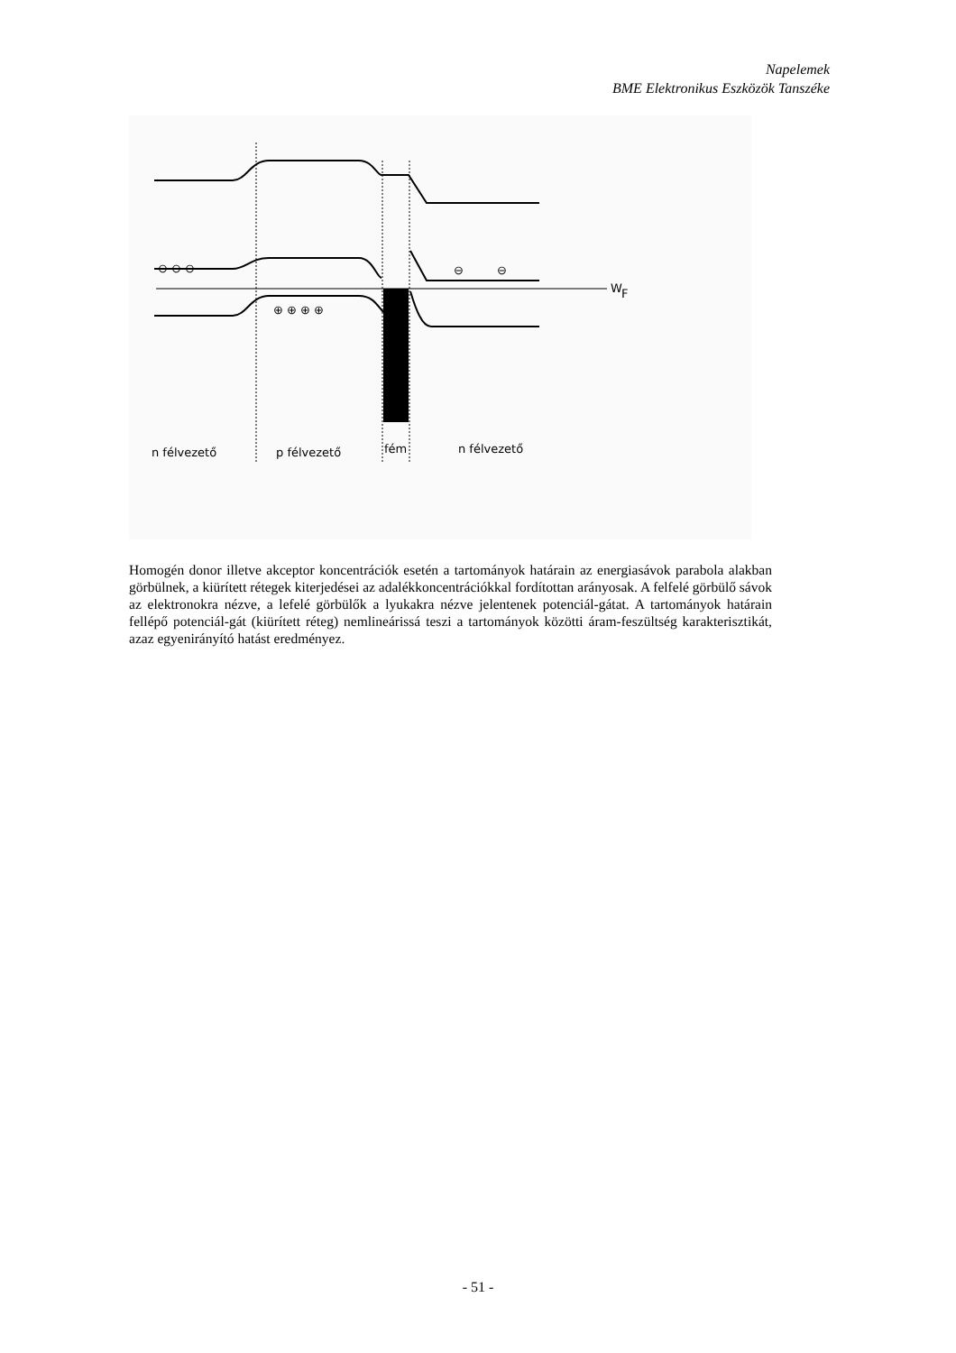Napelemek
BME Elektronikus Eszközök Tanszéke
W
F
⊖ ⊖ ⊖
⊖
⊖
⊕ ⊕ ⊕ ⊕
n félvezető
p félvezető
fém
n félvezető
Homogén donor illetve akceptor koncentrációk esetén a tartományok határain az energiasávok parabola alakban görbülnek, a kiürített rétegek kiterjedései az adalékkoncentrációkkal fordítottan arányosak. A felfelé görbülő sávok az elektronokra nézve, a lefelé görbülők a lyukakra nézve jelentenek potenciál-gátat. A tartományok határain fellépő potenciál-gát (kiürített réteg) nemlineárissá teszi a tartományok közötti áram-feszültség karakterisztikát, azaz egyenirányító hatást eredményez.
- 51 -